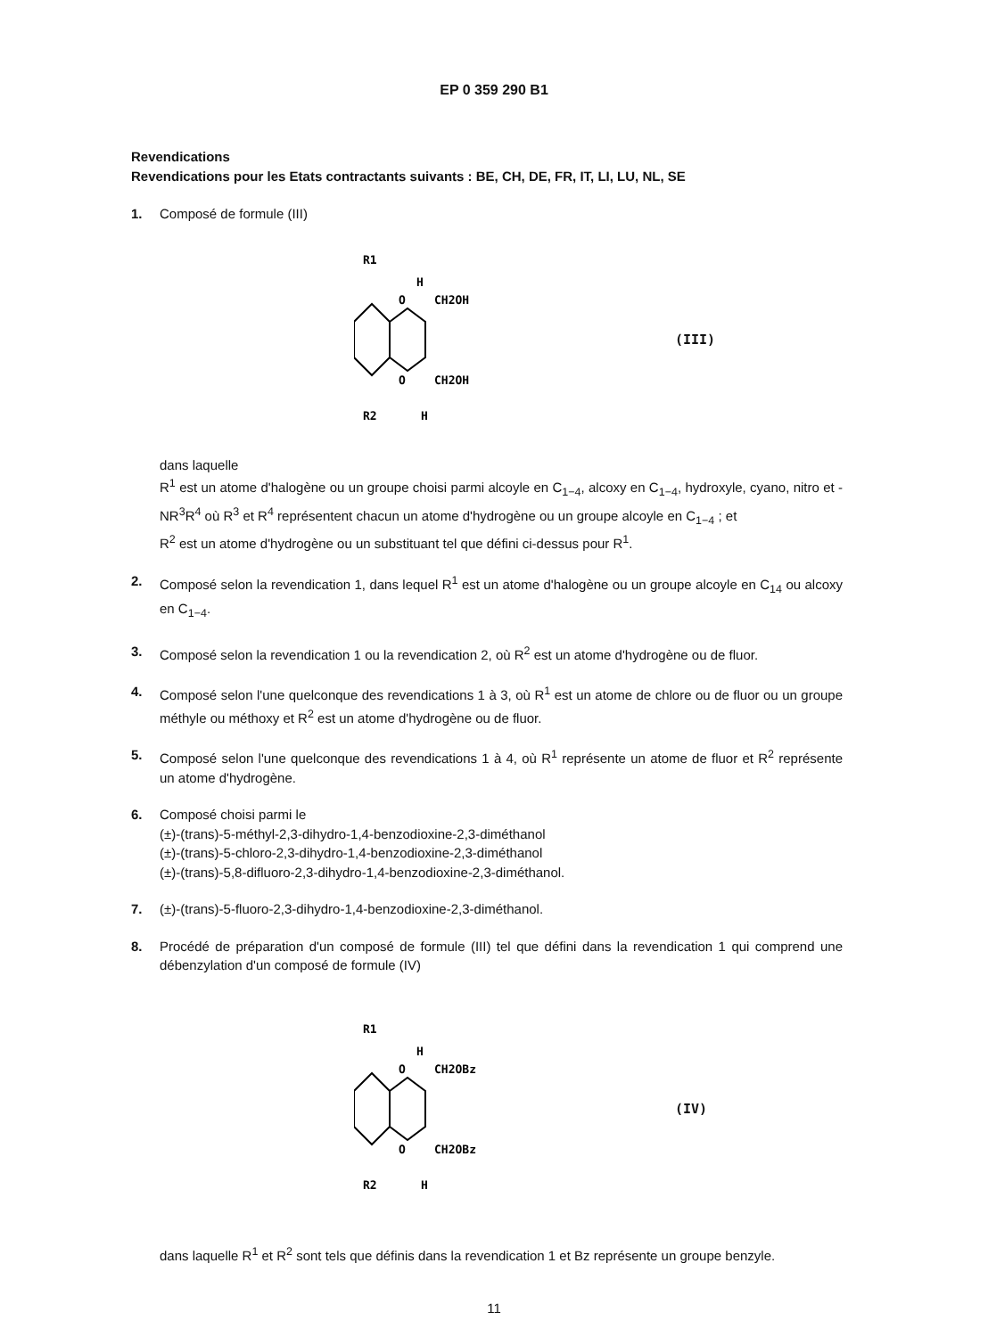EP 0 359 290 B1
Revendications
Revendications pour les Etats contractants suivants : BE, CH, DE, FR, IT, LI, LU, NL, SE
1. Composé de formule (III)
R1
H
O
CH2OH
O
CH2OH
R2
H
(III)
dans laquelle
R<sup>1</sup> est un atome d'halogène ou un groupe choisi parmi alcoyle en C<sub>1−4</sub>, alcoxy en C<sub>1−4</sub>, hydroxyle, cyano, nitro et -NR<sup>3</sup>R<sup>4</sup> où R<sup>3</sup> et R<sup>4</sup> représentent chacun un atome d'hydrogène ou un groupe alcoyle en C<sub>1−4</sub> ; et
R<sup>2</sup> est un atome d'hydrogène ou un substituant tel que défini ci-dessus pour R<sup>1</sup>.
2. Composé selon la revendication 1, dans lequel R<sup>1</sup> est un atome d'halogène ou un groupe alcoyle en C<sub>14</sub> ou alcoxy en C<sub>1−4</sub>.
3. Composé selon la revendication 1 ou la revendication 2, où R<sup>2</sup> est un atome d'hydrogène ou de fluor.
4. Composé selon l'une quelconque des revendications 1 à 3, où R<sup>1</sup> est un atome de chlore ou de fluor ou un groupe méthyle ou méthoxy et R<sup>2</sup> est un atome d'hydrogène ou de fluor.
5. Composé selon l'une quelconque des revendications 1 à 4, où R<sup>1</sup> représente un atome de fluor et R<sup>2</sup> représente un atome d'hydrogène.
6. Composé choisi parmi le
(±)-(trans)-5-méthyl-2,3-dihydro-1,4-benzodioxine-2,3-diméthanol
(±)-(trans)-5-chloro-2,3-dihydro-1,4-benzodioxine-2,3-diméthanol
(±)-(trans)-5,8-difluoro-2,3-dihydro-1,4-benzodioxine-2,3-diméthanol.
7. (±)-(trans)-5-fluoro-2,3-dihydro-1,4-benzodioxine-2,3-diméthanol.
8. Procédé de préparation d'un composé de formule (III) tel que défini dans la revendication 1 qui comprend une débenzylation d'un composé de formule (IV)
R1
H
O
CH2OBz
O
CH2OBz
R2
H
(IV)
dans laquelle R<sup>1</sup> et R<sup>2</sup> sont tels que définis dans la revendication 1 et Bz représente un groupe benzyle.
11